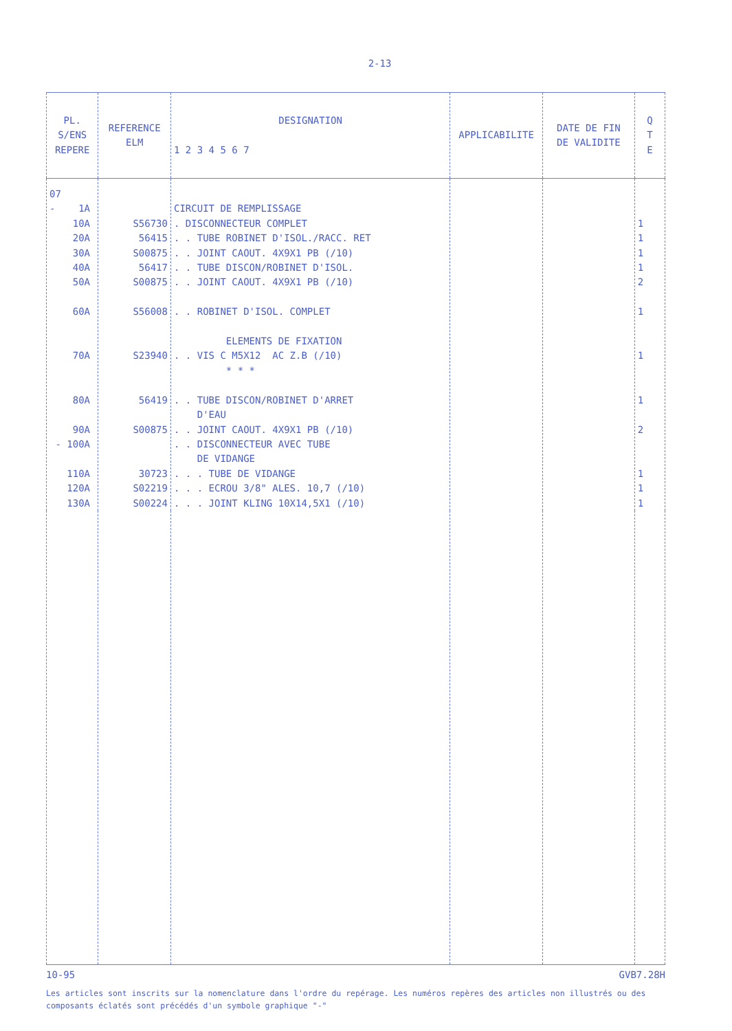2-13
| PL. S/ENS REPERE | REFERENCE ELM | DESIGNATION 1 2 3 4 5 6 7 | APPLICABILITE | DATE DE FIN DE VALIDITE | Q T E |
| --- | --- | --- | --- | --- | --- |
| 07 - 1A 10A 20A 30A 40A 50A 60A 70A 80A 90A - 100A 110A 120A 130A | S56730 56415 S00875 56417 S00875 S56008 S23940 56419 S00875 30723 S02219 S00224 | CIRCUIT DE REMPLISSAGE . DISCONNECTEUR COMPLET . . TUBE ROBINET D'ISOL./RACC. RET . . JOINT CAOUT. 4X9X1 PB (/10) . . TUBE DISCON/ROBINET D'ISOL. . . JOINT CAOUT. 4X9X1 PB (/10) . . ROBINET D'ISOL. COMPLET ELEMENTS DE FIXATION . . VIS C M5X12 AC Z.B (/10) * * * . . TUBE DISCON/ROBINET D'ARRET D'EAU . . JOINT CAOUT. 4X9X1 PB (/10) . . DISCONNECTEUR AVEC TUBE DE VIDANGE . . . TUBE DE VIDANGE . . . ECROU 3/8" ALES. 10,7 (/10) . . . JOINT KLING 10X14,5X1 (/10) | | | 1 1 1 1 2 1 1 1 2 1 1 1 |
10-95 GVB7.28H
Les articles sont inscrits sur la nomenclature dans l'ordre du repérage. Les numéros repères des articles non illustrés ou des composants éclatés sont précédés d'un symbole graphique "-"